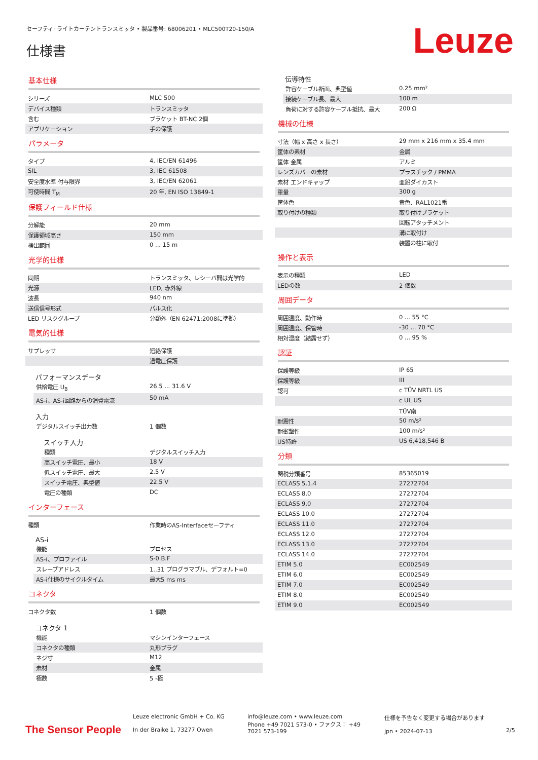セーフティ· ライトカーテントランスミッタ • 製品番号: 68006201 • MLC500T20-150/A
仕様書 Leuze
基本仕様
| シリーズ | MLC 500 |
| デバイス種類 | トランスミッタ |
| 含む | ブラケット BT-NC 2個 |
| アプリケーション | 手の保護 |
パラメータ
| タイプ | 4, IEC/EN 61496 |
| SIL | 3, IEC 61508 |
| 安全度水準 付与限界 | 3, IEC/EN 62061 |
| 可使時間 T<sub>M</sub> | 20 年, EN ISO 13849-1 |
保護フィールド仕様
| 分解能 | 20 mm |
| 保護領域高さ | 150 mm |
| 検出範囲 | 0 ... 15 m |
光学的仕様
| 同期 | トランスミッタ、レシーバ間は光学的 |
| 光源 | LED, 赤外線 |
| 波長 | 940 nm |
| 送信信号形式 | パルス化 |
| LED リスクグループ | 分類外（EN 62471:2008に準拠） |
電気的仕様
| サプレッサ | 短絡保護 |
| | 過電圧保護 |
パフォーマンスデータ
| 供給電圧 U<sub>B</sub> | 26.5 ... 31.6 V |
| AS-i、AS-i回路からの消費電流 | 50 mA |
入力
| デジタルスイッチ出力数 | 1 個数 |
スイッチ入力
| 種類 | デジタルスイッチ入力 |
| 高スイッチ電圧、最小 | 18 V |
| 低スイッチ電圧、最大 | 2.5 V |
| スイッチ電圧、典型値 | 22.5 V |
| 電圧の種類 | DC |
インターフェース
| 種類 | 作業時のAS-Interfaceセーフティ |
AS-i
| 機能 | プロセス |
| AS-i、プロファイル | S-0.B.F |
| スレーブアドレス | 1..31 プログラマブル、デフォルト=0 |
| AS-i仕様のサイクルタイム | 最大5 ms ms |
コネクタ
| コネクタ数 | 1 個数 |
コネクタ 1
| 機能 | マシンインターフェース |
| コネクタの種類 | 丸形プラグ |
| ネジ寸 | M12 |
| 素材 | 金属 |
| 極数 | 5 -極 |
伝導特性
| 許容ケーブル断面、典型値 | 0.25 mm² |
| 接続ケーブル長、最大 | 100 m |
| 負荷に対する許容ケーブル抵抗、最大 | 200 Ω |
機械の仕様
| 寸法（幅 x 高さ x 長さ） | 29 mm x 216 mm x 35.4 mm |
| 筐体の素材 | 金属 |
| 筐体 金属 | アルミ |
| レンズカバーの素材 | プラスチック / PMMA |
| 素材 エンドキャップ | 亜鉛ダイカスト |
| 重量 | 300 g |
| 筐体色 | 黄色、RAL1021番 |
| 取り付けの種類 | 取り付けブラケット |
| | 回転アタッチメント |
| | 溝に取付け |
| | 装置の柱に取付 |
操作と表示
| 表示の種類 | LED |
| LEDの数 | 2 個数 |
周囲データ
| 周囲温度、動作時 | 0 ... 55 °C |
| 周囲温度、保管時 | -30 ... 70 °C |
| 相対湿度（結露せず） | 0 ... 95 % |
認証
| 保護等級 | IP 65 |
| 保護等級 | III |
| 認可 | c TÜV NRTL US |
| | c UL US |
| | TÜV南 |
| 耐震性 | 50 m/s² |
| 耐衝撃性 | 100 m/s² |
| US特許 | US 6,418,546 B |
分類
| 関税分類番号 | 85365019 |
| ECLASS 5.1.4 | 27272704 |
| ECLASS 8.0 | 27272704 |
| ECLASS 9.0 | 27272704 |
| ECLASS 10.0 | 27272704 |
| ECLASS 11.0 | 27272704 |
| ECLASS 12.0 | 27272704 |
| ECLASS 13.0 | 27272704 |
| ECLASS 14.0 | 27272704 |
| ETIM 5.0 | EC002549 |
| ETIM 6.0 | EC002549 |
| ETIM 7.0 | EC002549 |
| ETIM 8.0 | EC002549 |
| ETIM 9.0 | EC002549 |
The Sensor People
Leuze electronic GmbH + Co. KG
In der Braike 1, 73277 Owen
info@leuze.com • www.leuze.com
Phone +49 7021 573-0 • ファクス： +49 7021 573-199
仕様を予告なく変更する場合があります
jpn • 2024-07-13
2/5